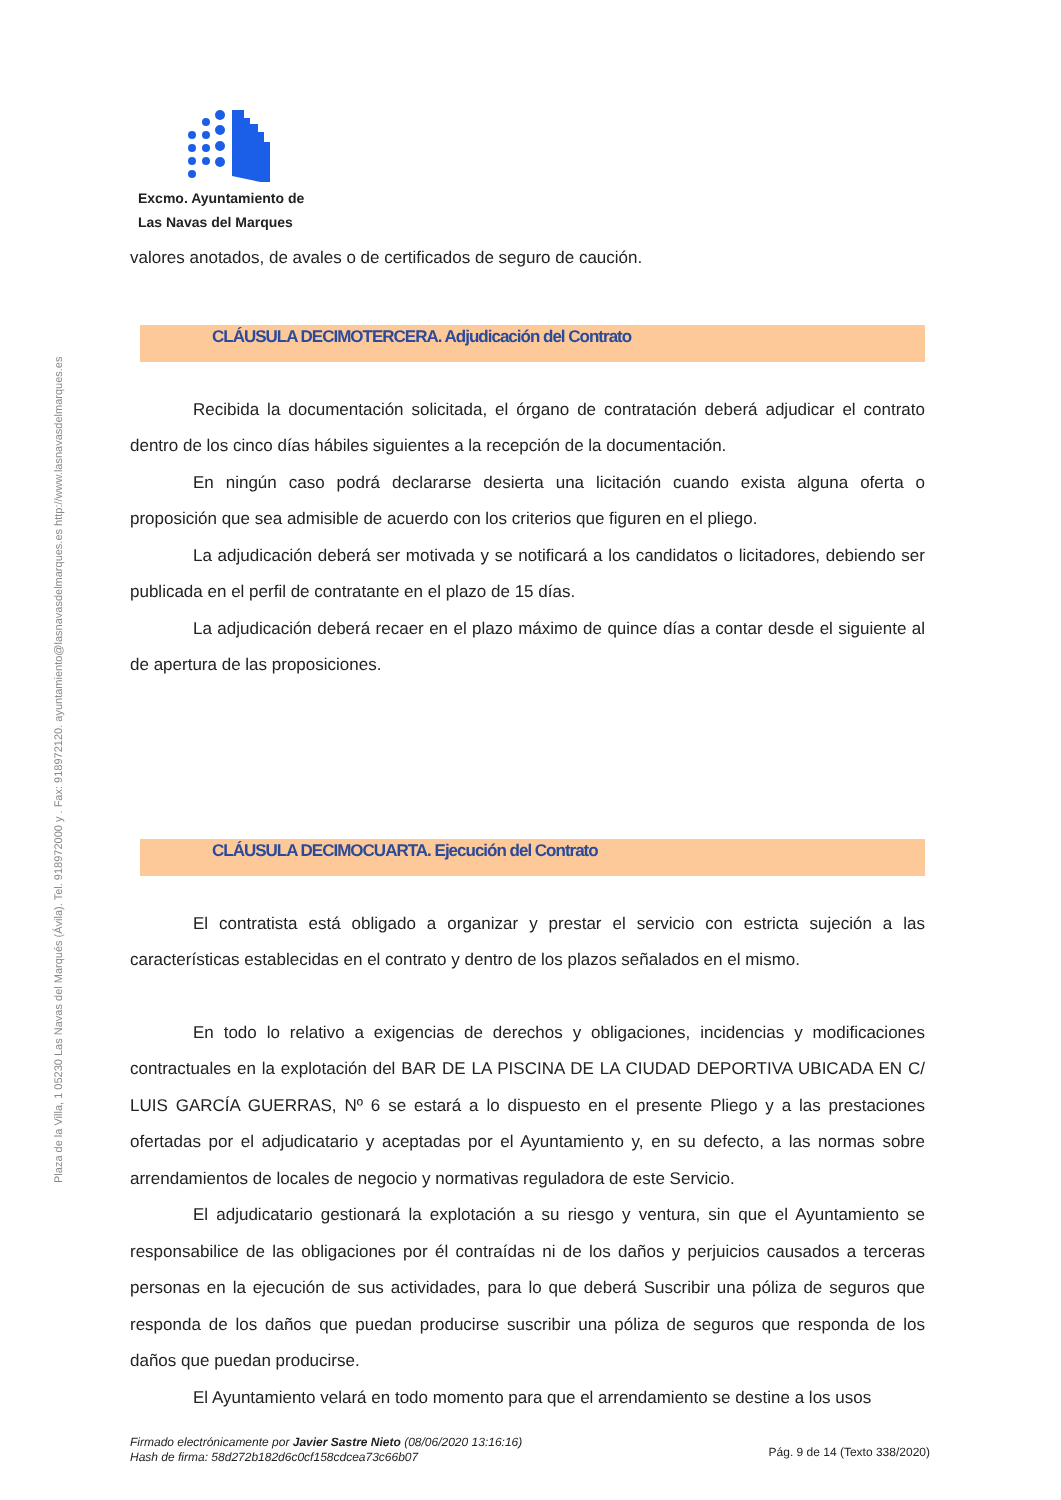Plaza de la Villa, 1 05230 Las Navas del Marqués (Ávila). Tel. 918972000 y . Fax: 918972120. ayuntamiento@lasnavasdelmarques.es http://www.lasnavasdelmarques.es
Excmo. Ayuntamiento de
Las Navas del Marques
valores anotados, de avales o de certificados de seguro de caución.
CLÁUSULA DECIMOTERCERA. Adjudicación del Contrato
Recibida la documentación solicitada, el órgano de contratación deberá adjudicar el contrato dentro de los cinco días hábiles siguientes a la recepción de la documentación.
En ningún caso podrá declararse desierta una licitación cuando exista alguna oferta o proposición que sea admisible de acuerdo con los criterios que figuren en el pliego.
La adjudicación deberá ser motivada y se notificará a los candidatos o licitadores, debiendo ser publicada en el perfil de contratante en el plazo de 15 días.
La adjudicación deberá recaer en el plazo máximo de quince días a contar desde el siguiente al de apertura de las proposiciones.
CLÁUSULA DECIMOCUARTA. Ejecución del Contrato
El contratista está obligado a organizar y prestar el servicio con estricta sujeción a las características establecidas en el contrato y dentro de los plazos señalados en el mismo.
En todo lo relativo a exigencias de derechos y obligaciones, incidencias y modificaciones contractuales en la explotación del BAR DE LA PISCINA DE LA CIUDAD DEPORTIVA UBICADA EN C/ LUIS GARCÍA GUERRAS, Nº 6 se estará a lo dispuesto en el presente Pliego y a las prestaciones ofertadas por el adjudicatario y aceptadas por el Ayuntamiento y, en su defecto, a las normas sobre arrendamientos de locales de negocio y normativas reguladora de este Servicio.
El adjudicatario gestionará la explotación a su riesgo y ventura, sin que el Ayuntamiento se responsabilice de las obligaciones por él contraídas ni de los daños y perjuicios causados a terceras personas en la ejecución de sus actividades, para lo que deberá Suscribir una póliza de seguros que responda de los daños que puedan producirse suscribir una póliza de seguros que responda de los daños que puedan producirse.
El Ayuntamiento velará en todo momento para que el arrendamiento se destine a los usos
Firmado electrónicamente por Javier Sastre Nieto (08/06/2020 13:16:16)
Hash de firma: 58d272b182d6c0cf158cdcea73c66b07
Pág. 9 de 14 (Texto 338/2020)